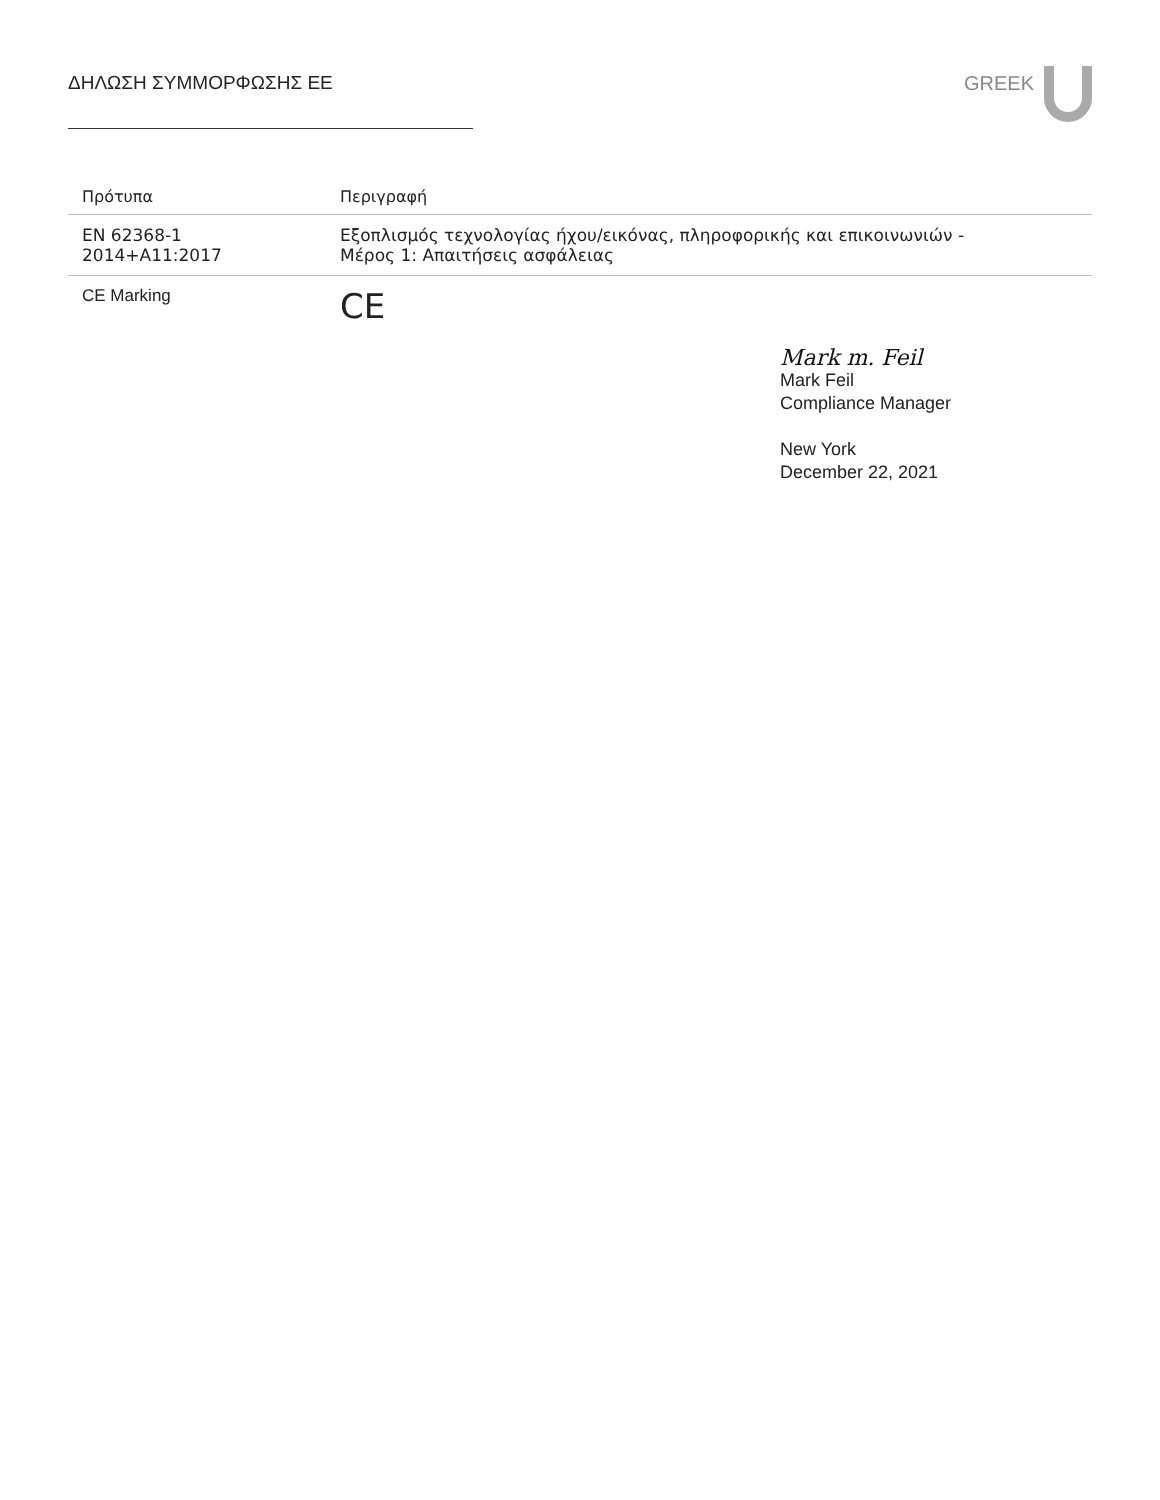ΔΗΛΩΣΗ ΣΥΜΜΟΡΦΩΣΗΣ ΕΕ GREEK
| Πρότυπα | Περιγραφή |
| --- | --- |
| EN 62368-1 2014+A11:2017 | Εξοπλισμός τεχνολογίας ήχου/εικόνας, πληροφορικής και επικοινωνιών - Μέρος 1: Απαιτήσεις ασφάλειας |
| CE Marking | CE |
Mark m. Feil
Mark Feil
Compliance Manager
New York
December 22, 2021